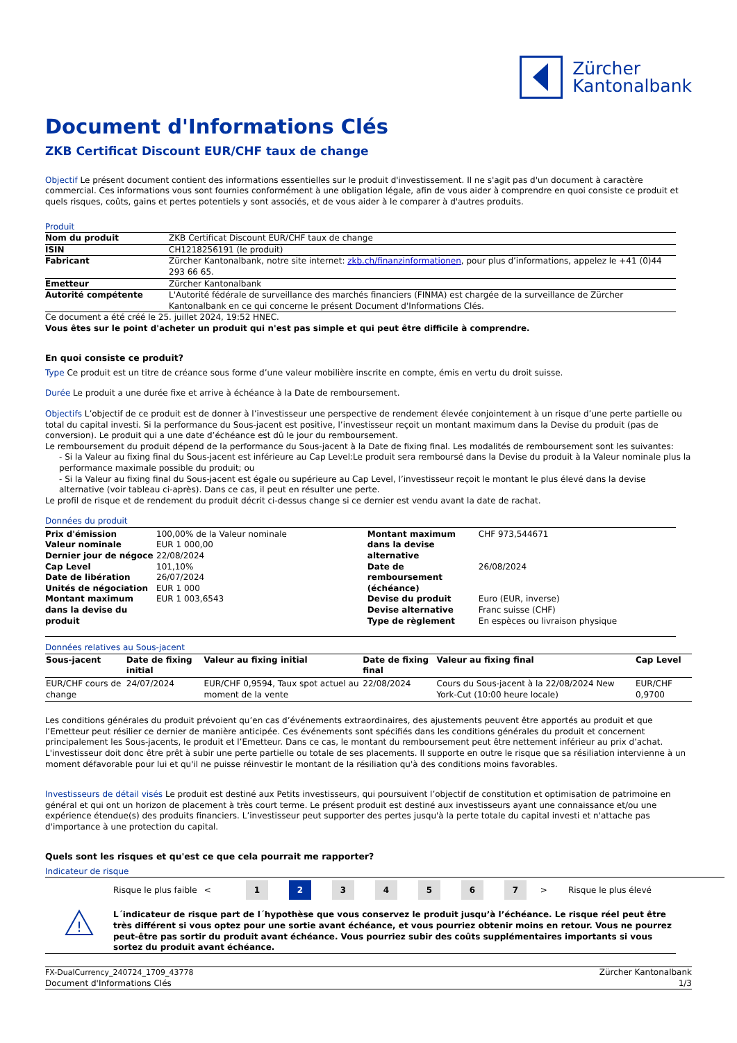Zürcher
Kantonalbank
Document d'Informations Clés
ZKB Certificat Discount EUR/CHF taux de change
Objectif Le présent document contient des informations essentielles sur le produit d'investissement. Il ne s'agit pas d'un document à caractère commercial. Ces informations vous sont fournies conformément à une obligation légale, afin de vous aider à comprendre en quoi consiste ce produit et quels risques, coûts, gains et pertes potentiels y sont associés, et de vous aider à le comparer à d'autres produits.
Produit
| Nom du produit | ZKB Certificat Discount EUR/CHF taux de change |
| ISIN | CH1218256191 (le produit) |
| Fabricant | Zürcher Kantonalbank, notre site internet: zkb.ch/finanzinformationen , pour plus d’informations, appelez le +41 (0)44 293 66 65. |
| Emetteur | Zürcher Kantonalbank |
| Autorité compétente | L'Autorité fédérale de surveillance des marchés financiers (FINMA) est chargée de la surveillance de Zürcher Kantonalbank en ce qui concerne le présent Document d'Informations Clés. |
Ce document a été créé le 25. juillet 2024, 19:52 HNEC.
Vous êtes sur le point d'acheter un produit qui n'est pas simple et qui peut être difficile à comprendre.
En quoi consiste ce produit?
Type Ce produit est un titre de créance sous forme d’une valeur mobilière inscrite en compte, émis en vertu du droit suisse.
Durée Le produit a une durée fixe et arrive à échéance à la Date de remboursement.
Objectifs L’objectif de ce produit est de donner à l’investisseur une perspective de rendement élevée conjointement à un risque d’une perte partielle ou total du capital investi. Si la performance du Sous-jacent est positive, l’investisseur reçoit un montant maximum dans la Devise du produit (pas de conversion). Le produit qui a une date d’échéance est dû le jour du remboursement.
Le remboursement du produit dépend de la performance du Sous-jacent à la Date de fixing final. Les modalités de remboursement sont les suivantes:
- Si la Valeur au fixing final du Sous-jacent est inférieure au Cap Level:Le produit sera remboursé dans la Devise du produit à la Valeur nominale plus la performance maximale possible du produit; ou
- Si la Valeur au fixing final du Sous-jacent est égale ou supérieure au Cap Level, l’investisseur reçoit le montant le plus élevé dans la devise alternative (voir tableau ci-après). Dans ce cas, il peut en résulter une perte.
Le profil de risque et de rendement du produit décrit ci-dessus change si ce dernier est vendu avant la date de rachat.
Données du produit
| Prix d'émission | 100,00% de la Valeur nominale |
| Valeur nominale | EUR 1 000,00 |
| Dernier jour de négoce | 22/08/2024 |
| Cap Level | 101,10% |
| Date de libération | 26/07/2024 |
| Unités de négociation | EUR 1 000 |
| Montant maximum dans la devise du produit | EUR 1 003,6543 |
| Montant maximum dans la devise alternative | CHF 973,544671 |
| Date de remboursement (échéance) | 26/08/2024 |
| Devise du produit | Euro (EUR, inverse) |
| Devise alternative | Franc suisse (CHF) |
| Type de règlement | En espèces ou livraison physique |
Données relatives au Sous-jacent
| Sous-jacent | Date de fixing initial | Valeur au fixing initial | Date de fixing final | Valeur au fixing final | Cap Level |
| --- | --- | --- | --- | --- | --- |
| EUR/CHF cours de change | 24/07/2024 | EUR/CHF 0,9594, Taux spot actuel au moment de la vente | 22/08/2024 | Cours du Sous-jacent à la 22/08/2024 New York-Cut (10:00 heure locale) | EUR/CHF 0,9700 |
Les conditions générales du produit prévoient qu’en cas d’événements extraordinaires, des ajustements peuvent être apportés au produit et que l’Emetteur peut résilier ce dernier de manière anticipée. Ces événements sont spécifiés dans les conditions générales du produit et concernent principalement les Sous-jacents, le produit et l’Emetteur. Dans ce cas, le montant du remboursement peut être nettement inférieur au prix d’achat. L'investisseur doit donc être prêt à subir une perte partielle ou totale de ses placements. Il supporte en outre le risque que sa résiliation intervienne à un moment défavorable pour lui et qu'il ne puisse réinvestir le montant de la résiliation qu'à des conditions moins favorables.
Investisseurs de détail visés Le produit est destiné aux Petits investisseurs, qui poursuivent l’objectif de constitution et optimisation de patrimoine en général et qui ont un horizon de placement à très court terme. Le présent produit est destiné aux investisseurs ayant une connaissance et/ou une expérience étendue(s) des produits financiers. L’investisseur peut supporter des pertes jusqu'à la perte totale du capital investi et n'attache pas d'importance à une protection du capital.
Quels sont les risques et qu'est ce que cela pourrait me rapporter?
Indicateur de risque
Risque le plus faible <
1 2 3 4 5 6 7
> Risque le plus élevé
!
L´indicateur de risque part de l´hypothèse que vous conservez le produit jusqu’à l’échéance. Le risque réel peut être très différent si vous optez pour une sortie avant échéance, et vous pourriez obtenir moins en retour. Vous ne pourrez peut-être pas sortir du produit avant échéance. Vous pourriez subir des coûts supplémentaires importants si vous sortez du produit avant échéance.
FX-DualCurrency_240724_1709_43778
Document d'Informations Clés
Zürcher Kantonalbank
1/3